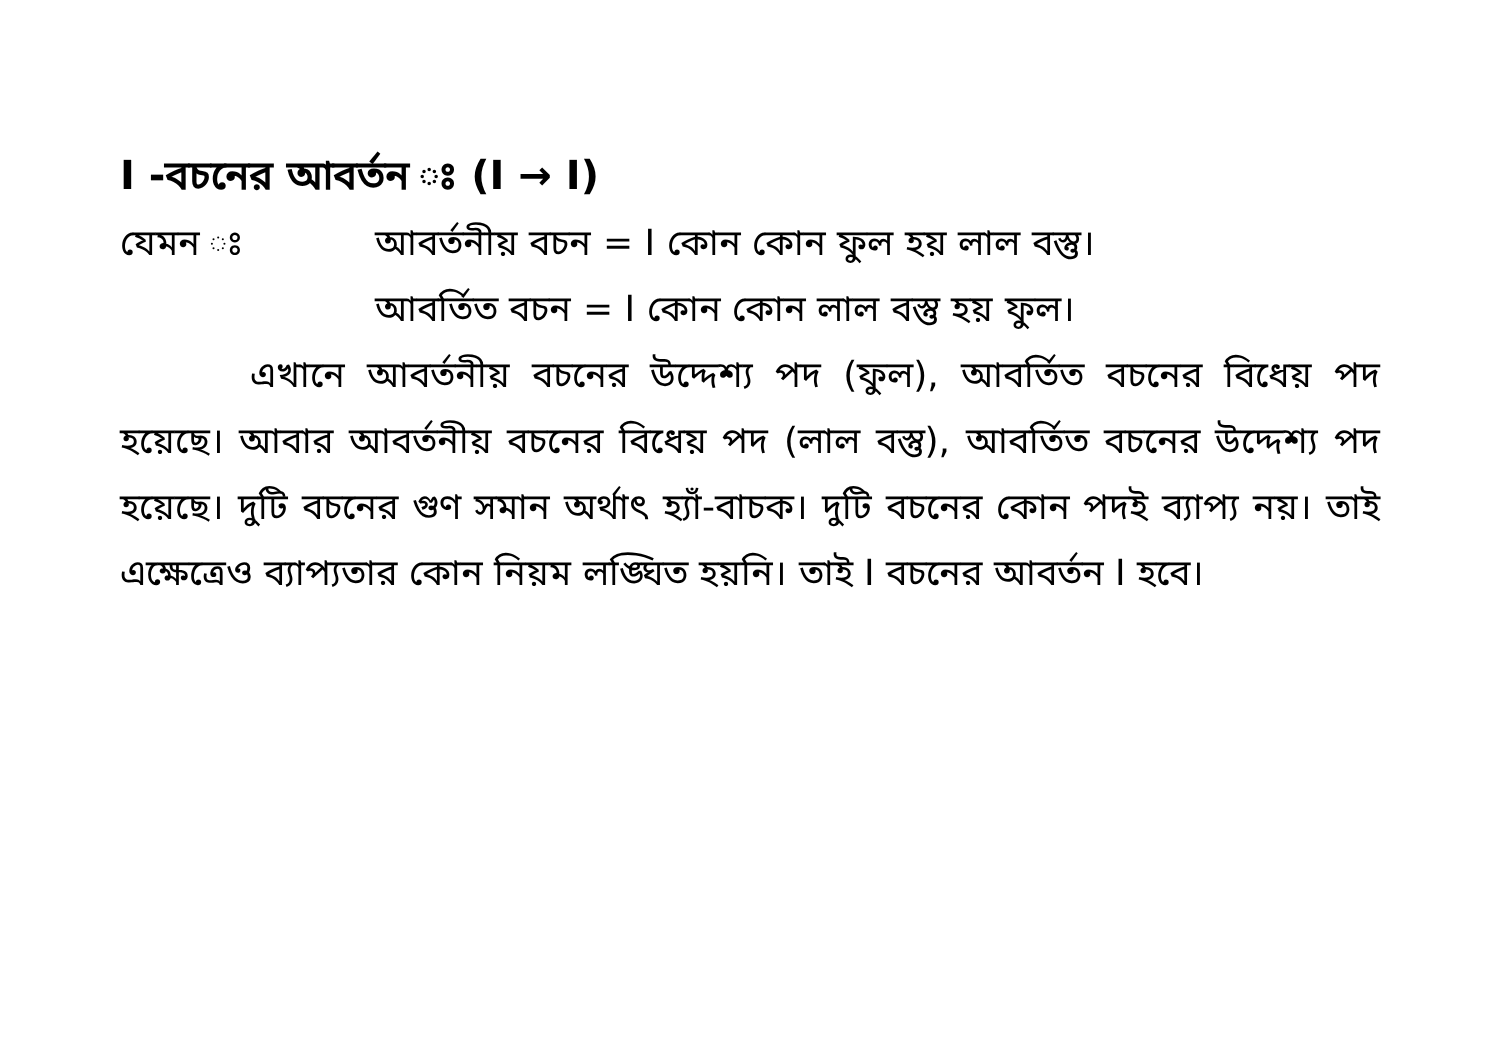I -বচনের আবর্তন ঃ (I → I)
যেমন ঃ আবর্তনীয় বচন = I কোন কোন ফুল হয় লাল বস্তু।
আবর্তিত বচন = I কোন কোন লাল বস্তু হয় ফুল।
এখানে আবর্তনীয় বচনের উদ্দেশ্য পদ (ফুল), আবর্তিত বচনের বিধেয় পদ হয়েছে। আবার আবর্তনীয় বচনের বিধেয় পদ (লাল বস্তু), আবর্তিত বচনের উদ্দেশ্য পদ হয়েছে। দুটি বচনের গুণ সমান অর্থাৎ হ্যাঁ-বাচক। দুটি বচনের কোন পদই ব্যাপ্য নয়। তাই এক্ষেত্রেও ব্যাপ্যতার কোন নিয়ম লঙ্ঘিত হয়নি। তাই I বচনের আবর্তন I হবে।